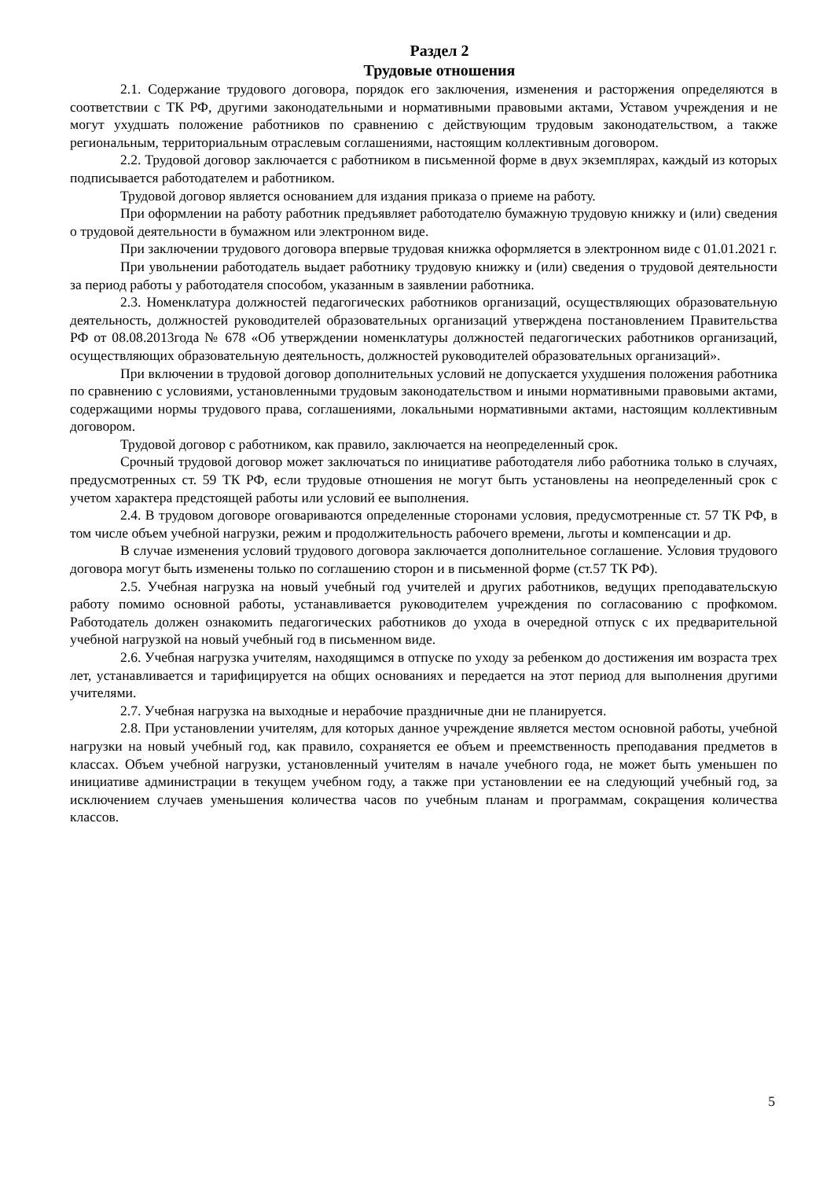Раздел 2
Трудовые отношения
2.1. Содержание трудового договора, порядок его заключения, изменения и расторжения определяются в соответствии с ТК РФ, другими законодательными и нормативными правовыми актами, Уставом учреждения и не могут ухудшать положение работников по сравнению с действующим трудовым законодательством, а также региональным, территориальным отраслевым соглашениями, настоящим коллективным договором.
2.2. Трудовой договор заключается с работником в письменной форме в двух экземплярах, каждый из которых подписывается работодателем и работником.
Трудовой договор является основанием для издания приказа о приеме на работу.
При оформлении на работу работник предъявляет работодателю бумажную трудовую книжку и (или) сведения о трудовой деятельности в бумажном или электронном виде.
При заключении трудового договора впервые трудовая книжка оформляется в электронном виде с 01.01.2021 г.
При увольнении работодатель выдает работнику трудовую книжку и (или) сведения о трудовой деятельности за период работы у работодателя способом, указанным в заявлении работника.
2.3. Номенклатура должностей педагогических работников организаций, осуществляющих образовательную деятельность, должностей руководителей образовательных организаций утверждена постановлением Правительства РФ от 08.08.2013года № 678 «Об утверждении номенклатуры должностей педагогических работников организаций, осуществляющих образовательную деятельность, должностей руководителей образовательных организаций».
При включении в трудовой договор дополнительных условий не допускается ухудшения положения работника по сравнению с условиями, установленными трудовым законодательством и иными нормативными правовыми актами, содержащими нормы трудового права, соглашениями, локальными нормативными актами, настоящим коллективным договором.
Трудовой договор с работником, как правило, заключается на неопределенный срок.
Срочный трудовой договор может заключаться по инициативе работодателя либо работника только в случаях, предусмотренных ст. 59 ТК РФ, если трудовые отношения не могут быть установлены на неопределенный срок с учетом характера предстоящей работы или условий ее выполнения.
2.4. В трудовом договоре оговариваются определенные сторонами условия, предусмотренные ст. 57 ТК РФ, в том числе объем учебной нагрузки, режим и продолжительность рабочего времени, льготы и компенсации и др.
В случае изменения условий трудового договора заключается дополнительное соглашение. Условия трудового договора могут быть изменены только по соглашению сторон и в письменной форме (ст.57 ТК РФ).
2.5. Учебная нагрузка на новый учебный год учителей и других работников, ведущих преподавательскую работу помимо основной работы, устанавливается руководителем учреждения по согласованию с профкомом. Работодатель должен ознакомить педагогических работников до ухода в очередной отпуск с их предварительной учебной нагрузкой на новый учебный год в письменном виде.
2.6. Учебная нагрузка учителям, находящимся в отпуске по уходу за ребенком до достижения им возраста трех лет, устанавливается и тарифицируется на общих основаниях и передается на этот период для выполнения другими учителями.
2.7. Учебная нагрузка на выходные и нерабочие праздничные дни не планируется.
2.8. При установлении учителям, для которых данное учреждение является местом основной работы, учебной нагрузки на новый учебный год, как правило, сохраняется ее объем и преемственность преподавания предметов в классах. Объем учебной нагрузки, установленный учителям в начале учебного года, не может быть уменьшен по инициативе администрации в текущем учебном году, а также при установлении ее на следующий учебный год, за исключением случаев уменьшения количества часов по учебным планам и программам, сокращения количества классов.
5